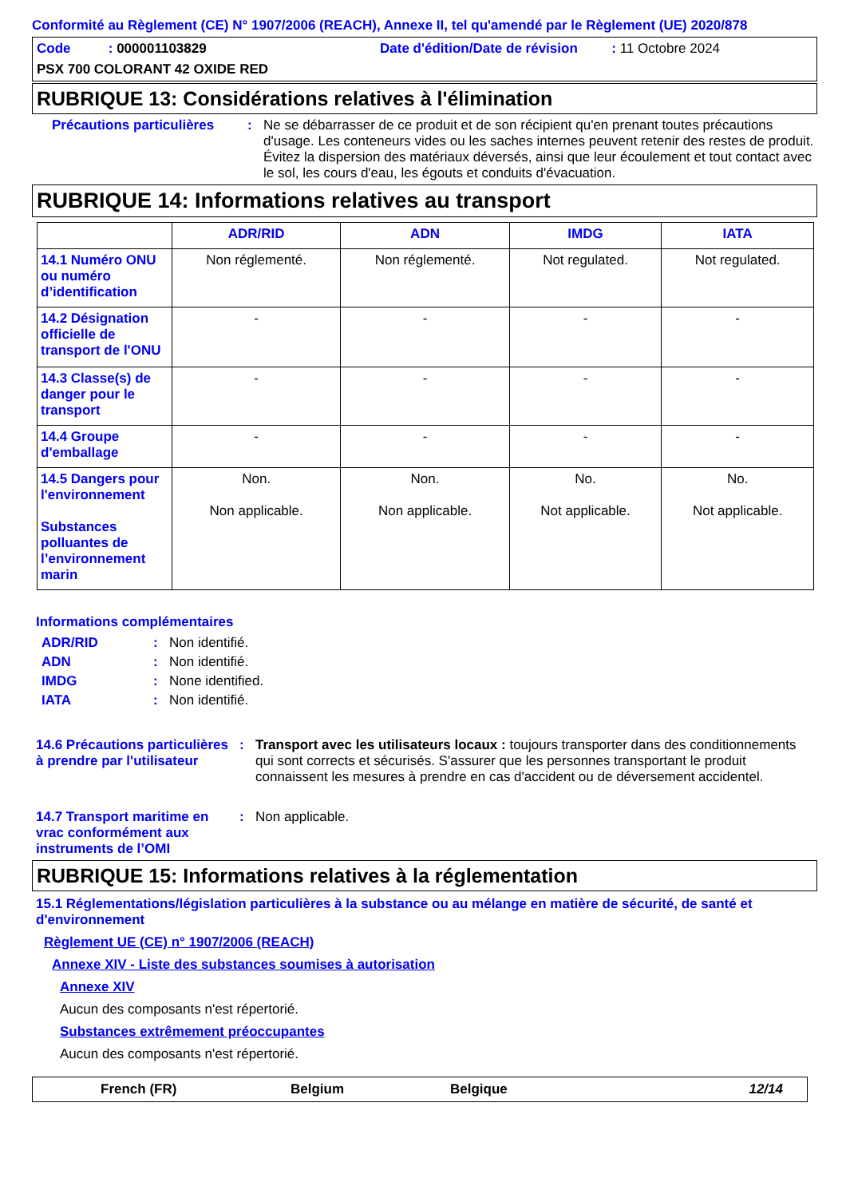Conformité au Règlement (CE) N° 1907/2006 (REACH), Annexe II, tel qu'amendé par le Règlement (UE) 2020/878
Code : 000001103829 Date d'édition/Date de révision : 11 Octobre 2024
PSX 700 COLORANT 42 OXIDE RED
RUBRIQUE 13: Considérations relatives à l'élimination
Précautions particulières
: Ne se débarrasser de ce produit et de son récipient qu'en prenant toutes précautions d'usage. Les conteneurs vides ou les saches internes peuvent retenir des restes de produit. Évitez la dispersion des matériaux déversés, ainsi que leur écoulement et tout contact avec le sol, les cours d'eau, les égouts et conduits d'évacuation.
RUBRIQUE 14: Informations relatives au transport
| | ADR/RID | ADN | IMDG | IATA |
| --- | --- | --- | --- | --- |
| 14.1 Numéro ONU ou numéro d’identification | Non réglementé. | Non réglementé. | Not regulated. | Not regulated. |
| 14.2 Désignation officielle de transport de l'ONU | - | - | - | - |
| 14.3 Classe(s) de danger pour le transport | - | - | - | - |
| 14.4 Groupe d'emballage | - | - | - | - |
| 14.5 Dangers pour l'environnement Substances polluantes de l’environnement marin | Non. Non applicable. | Non. Non applicable. | No. Not applicable. | No. Not applicable. |
Informations complémentaires
ADR/RID : Non identifié.
ADN : Non identifié.
IMDG : None identified.
IATA : Non identifié.
14.6 Précautions particulières à prendre par l'utilisateur
: Transport avec les utilisateurs locaux : toujours transporter dans des conditionnements qui sont corrects et sécurisés. S'assurer que les personnes transportant le produit connaissent les mesures à prendre en cas d'accident ou de déversement accidentel.
14.7 Transport maritime en vrac conformément aux instruments de l’OMI
: Non applicable.
RUBRIQUE 15: Informations relatives à la réglementation
15.1 Réglementations/législation particulières à la substance ou au mélange en matière de sécurité, de santé et d'environnement
Règlement UE (CE) n° 1907/2006 (REACH)
Annexe XIV - Liste des substances soumises à autorisation
Annexe XIV
Aucun des composants n'est répertorié.
Substances extrêmement préoccupantes
Aucun des composants n'est répertorié.
French (FR) Belgium Belgique 12/14